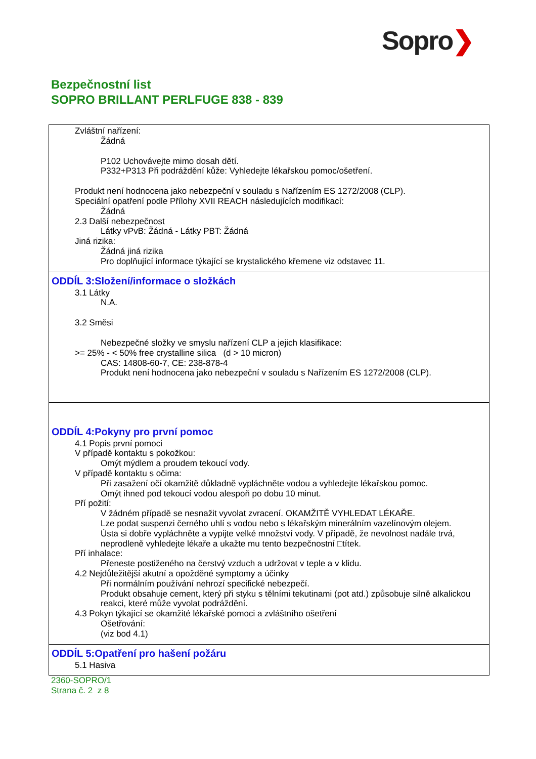Sopro❯
Bezpečnostní list
SOPRO BRILLANT PERLFUGE 838 - 839
Zvláštní nařízení:
Žádná
P102 Uchovávejte mimo dosah dětí.
P332+P313 Při podráždění kůže: Vyhledejte lékařskou pomoc/ošetření.
Produkt není hodnocena jako nebezpeční v souladu s Nařízením ES 1272/2008 (CLP).
Speciální opatření podle Přílohy XVII REACH následujících modifikací:
Žádná
2.3 Další nebezpečnost
Látky vPvB: Žádná - Látky PBT: Žádná
Jiná rizika:
Žádná jiná rizika
Pro doplňující informace týkající se krystalického křemene viz odstavec 11.
ODDÍL 3:Složení/informace o složkách
3.1 Látky
N.A.
3.2 Směsi
Nebezpečné složky ve smyslu nařízení CLP a jejich klasifikace:
>= 25% - < 50% free crystalline silica (d > 10 micron)
CAS: 14808-60-7, CE: 238-878-4
Produkt není hodnocena jako nebezpeční v souladu s Nařízením ES 1272/2008 (CLP).
ODDÍL 4:Pokyny pro první pomoc
4.1 Popis první pomoci
V případě kontaktu s pokožkou:
Omýt mýdlem a proudem tekoucí vody.
V případě kontaktu s očima:
Při zasažení očí okamžitě důkladně vypláchněte vodou a vyhledejte lékařskou pomoc.
Omýt ihned pod tekoucí vodou alespoň po dobu 10 minut.
Pří požití:
V žádném případě se nesnažit vyvolat zvracení. OKAMŽITĚ VYHLEDAT LÉKAŘE.
Lze podat suspenzi černého uhlí s vodou nebo s lékařským minerálním vazelínovým olejem.
Ústa si dobře vypláchněte a vypijte velké množství vody. V případě, že nevolnost nadále trvá, neprodleně vyhledejte lékaře a ukažte mu tento bezpečnostní □títek.
Pří inhalace:
Přeneste postiženého na čerstvý vzduch a udržovat v teple a v klidu.
4.2 Nejdůležitější akutní a opožděné symptomy a účinky
Při normálním používání nehrozí specifické nebezpečí.
Produkt obsahuje cement, který při styku s tělními tekutinami (pot atd.) způsobuje silně alkalickou reakci, které může vyvolat podráždění.
4.3 Pokyn týkající se okamžité lékařské pomoci a zvláštního ošetření
Ošetřování:
(viz bod 4.1)
ODDÍL 5:Opatření pro hašení požáru
5.1 Hasiva
2360-SOPRO/1
Strana č. 2 z 8